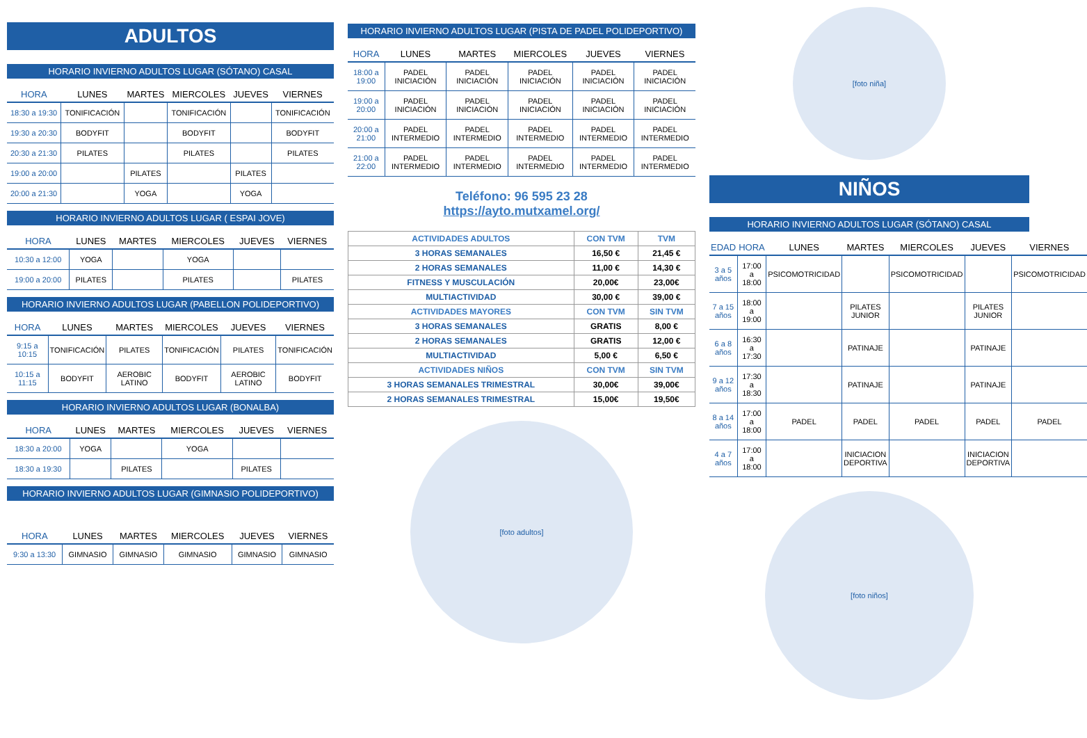ADULTOS
HORARIO INVIERNO ADULTOS LUGAR (SÓTANO) CASAL
| HORA | LUNES | MARTES | MIERCOLES | JUEVES | VIERNES |
| --- | --- | --- | --- | --- | --- |
| 18:30 a 19:30 | TONIFICACIÓN | | TONIFICACIÓN | | TONIFICACIÓN |
| 19:30 a 20:30 | BODYFIT | | BODYFIT | | BODYFIT |
| 20:30 a 21:30 | PILATES | | PILATES | | PILATES |
| 19:00 a 20:00 | | PILATES | | PILATES | |
| 20:00 a 21:30 | | YOGA | | YOGA | |
HORARIO INVIERNO ADULTOS LUGAR ( ESPAI JOVE)
| HORA | LUNES | MARTES | MIERCOLES | JUEVES | VIERNES |
| --- | --- | --- | --- | --- | --- |
| 10:30 a 12:00 | YOGA | | YOGA | | |
| 19:00 a 20:00 | PILATES | | PILATES | | PILATES |
HORARIO INVIERNO ADULTOS LUGAR (PABELLON POLIDEPORTIVO)
| HORA | LUNES | MARTES | MIERCOLES | JUEVES | VIERNES |
| --- | --- | --- | --- | --- | --- |
| 9:15 a 10:15 | TONIFICACIÓN | PILATES | TONIFICACIÓN | PILATES | TONIFICACIÓN |
| 10:15 a 11:15 | BODYFIT | AEROBIC LATINO | BODYFIT | AEROBIC LATINO | BODYFIT |
HORARIO INVIERNO ADULTOS LUGAR (BONALBA)
| HORA | LUNES | MARTES | MIERCOLES | JUEVES | VIERNES |
| --- | --- | --- | --- | --- | --- |
| 18:30 a 20:00 | YOGA | | YOGA | | |
| 18:30 a 19:30 | | PILATES | | PILATES | |
HORARIO INVIERNO ADULTOS LUGAR (GIMNASIO POLIDEPORTIVO)
| HORA | LUNES | MARTES | MIERCOLES | JUEVES | VIERNES |
| --- | --- | --- | --- | --- | --- |
| 9:30 a 13:30 | GIMNASIO | GIMNASIO | GIMNASIO | GIMNASIO | GIMNASIO |
HORARIO INVIERNO ADULTOS LUGAR (PISTA DE PADEL POLIDEPORTIVO)
| HORA | LUNES | MARTES | MIERCOLES | JUEVES | VIERNES |
| --- | --- | --- | --- | --- | --- |
| 18:00 a 19:00 | PADEL INICIACIÓN | PADEL INICIACIÓN | PADEL INICIACIÓN | PADEL INICIACIÓN | PADEL INICIACIÓN |
| 19:00 a 20:00 | PADEL INICIACIÓN | PADEL INICIACIÓN | PADEL INICIACIÓN | PADEL INICIACIÓN | PADEL INICIACIÓN |
| 20:00 a 21:00 | PADEL INTERMEDIO | PADEL INTERMEDIO | PADEL INTERMEDIO | PADEL INTERMEDIO | PADEL INTERMEDIO |
| 21:00 a 22:00 | PADEL INTERMEDIO | PADEL INTERMEDIO | PADEL INTERMEDIO | PADEL INTERMEDIO | PADEL INTERMEDIO |
Teléfono: 96 595 23 28
https://ayto.mutxamel.org/
| ACTIVIDADES ADULTOS | CON TVM | TVM |
| 3 HORAS SEMANALES | 16,50 € | 21,45 € |
| 2 HORAS SEMANALES | 11,00 € | 14,30 € |
| FITNESS Y MUSCULACIÓN | 20,00€ | 23,00€ |
| MULTIACTIVIDAD | 30,00 € | 39,00 € |
| ACTIVIDADES MAYORES | CON TVM | SIN TVM |
| 3 HORAS SEMANALES | GRATIS | 8,00 € |
| 2 HORAS SEMANALES | GRATIS | 12,00 € |
| MULTIACTIVIDAD | 5,00 € | 6,50 € |
| ACTIVIDADES NIÑOS | CON TVM | SIN TVM |
| 3 HORAS SEMANALES TRIMESTRAL | 30,00€ | 39,00€ |
| 2 HORAS SEMANALES TRIMESTRAL | 15,00€ | 19,50€ |
[foto adultos]
[foto niña]
NIÑOS
HORARIO INVIERNO ADULTOS LUGAR (SÓTANO) CASAL
| EDAD | HORA | LUNES | MARTES | MIERCOLES | JUEVES | VIERNES |
| --- | --- | --- | --- | --- | --- | --- |
| 3 a 5 años | 17:00 a 18:00 | PSICOMOTRICIDAD | | PSICOMOTRICIDAD | | PSICOMOTRICIDAD |
| 7 a 15 años | 18:00 a 19:00 | | PILATES JUNIOR | | PILATES JUNIOR | |
| 6 a 8 años | 16:30 a 17:30 | | PATINAJE | | PATINAJE | |
| 9 a 12 años | 17:30 a 18:30 | | PATINAJE | | PATINAJE | |
| 8 a 14 años | 17:00 a 18:00 | PADEL | PADEL | PADEL | PADEL | PADEL |
| 4 a 7 años | 17:00 a 18:00 | | INICIACION DEPORTIVA | | INICIACION DEPORTIVA | |
[foto niños]